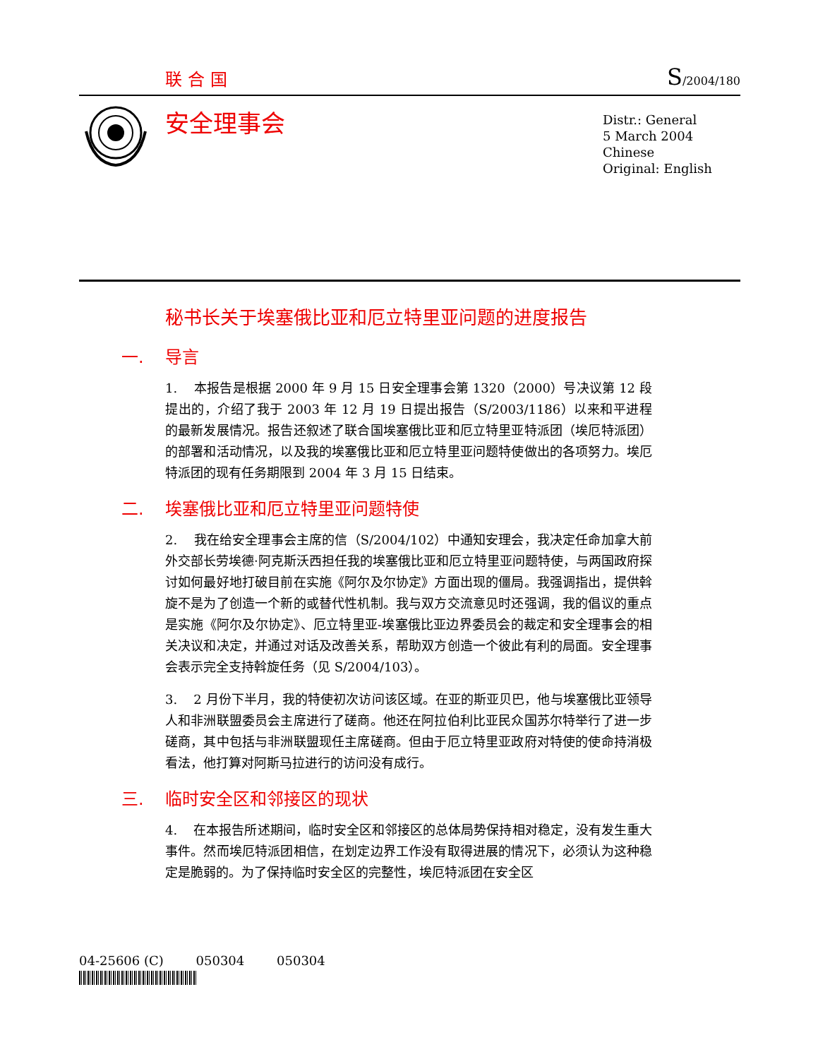联合国
S/2004/180
安全理事会
Distr.: General
5 March 2004
Chinese
Original: English
秘书长关于埃塞俄比亚和厄立特里亚问题的进度报告
一. 导言
1. 本报告是根据 2000 年 9 月 15 日安全理事会第 1320（2000）号决议第 12 段提出的，介绍了我于 2003 年 12 月 19 日提出报告（S/2003/1186）以来和平进程的最新发展情况。报告还叙述了联合国埃塞俄比亚和厄立特里亚特派团（埃厄特派团）的部署和活动情况，以及我的埃塞俄比亚和厄立特里亚问题特使做出的各项努力。埃厄特派团的现有任务期限到 2004 年 3 月 15 日结束。
二. 埃塞俄比亚和厄立特里亚问题特使
2. 我在给安全理事会主席的信（S/2004/102）中通知安理会，我决定任命加拿大前外交部长劳埃德·阿克斯沃西担任我的埃塞俄比亚和厄立特里亚问题特使，与两国政府探讨如何最好地打破目前在实施《阿尔及尔协定》方面出现的僵局。我强调指出，提供斡旋不是为了创造一个新的或替代性机制。我与双方交流意见时还强调，我的倡议的重点是实施《阿尔及尔协定》、厄立特里亚-埃塞俄比亚边界委员会的裁定和安全理事会的相关决议和决定，并通过对话及改善关系，帮助双方创造一个彼此有利的局面。安全理事会表示完全支持斡旋任务（见 S/2004/103）。
3. 2 月份下半月，我的特使初次访问该区域。在亚的斯亚贝巴，他与埃塞俄比亚领导人和非洲联盟委员会主席进行了磋商。他还在阿拉伯利比亚民众国苏尔特举行了进一步磋商，其中包括与非洲联盟现任主席磋商。但由于厄立特里亚政府对特使的使命持消极看法，他打算对阿斯马拉进行的访问没有成行。
三. 临时安全区和邻接区的现状
4. 在本报告所述期间，临时安全区和邻接区的总体局势保持相对稳定，没有发生重大事件。然而埃厄特派团相信，在划定边界工作没有取得进展的情况下，必须认为这种稳定是脆弱的。为了保持临时安全区的完整性，埃厄特派团在安全区
04-25606 (C) 050304 050304